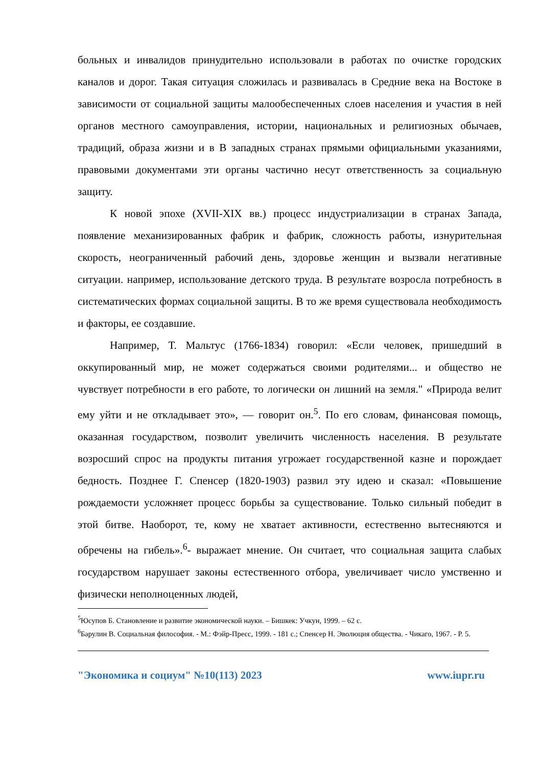больных и инвалидов принудительно использовали в работах по очистке городских каналов и дорог. Такая ситуация сложилась и развивалась в Средние века на Востоке в зависимости от социальной защиты малообеспеченных слоев населения и участия в ней органов местного самоуправления, истории, национальных и религиозных обычаев, традиций, образа жизни и в В западных странах прямыми официальными указаниями, правовыми документами эти органы частично несут ответственность за социальную защиту.
К новой эпохе (XVII-XIX вв.) процесс индустриализации в странах Запада, появление механизированных фабрик и фабрик, сложность работы, изнурительная скорость, неограниченный рабочий день, здоровье женщин и вызвали негативные ситуации. например, использование детского труда. В результате возросла потребность в систематических формах социальной защиты. В то же время существовала необходимость и факторы, ее создавшие.
Например, Т. Мальтус (1766-1834) говорил: «Если человек, пришедший в оккупированный мир, не может содержаться своими родителями... и общество не чувствует потребности в его работе, то логически он лишний на земля." «Природа велит ему уйти и не откладывает это», — говорит он.<sup>5</sup>. По его словам, финансовая помощь, оказанная государством, позволит увеличить численность населения. В результате возросший спрос на продукты питания угрожает государственной казне и порождает бедность. Позднее Г. Спенсер (1820-1903) развил эту идею и сказал: «Повышение рождаемости усложняет процесс борьбы за существование. Только сильный победит в этой битве. Наоборот, те, кому не хватает активности, естественно вытесняются и обречены на гибель».<sup>6</sup>- выражает мнение. Он считает, что социальная защита слабых государством нарушает законы естественного отбора, увеличивает число умственно и физически неполноценных людей,
<sup>5</sup> Юсупов Б. Становление и развитие экономической науки. – Бишкек: Учкун, 1999. – 62 с.
<sup>6</sup> Барулин В. Социальная философия. - М.: Фэйр-Пресс, 1999. - 181 с.; Спенсер Н. Эволюция общества. - Чикаго, 1967. - Р. 5.
"Экономика и социум" №10(113) 2023 www.iupr.ru